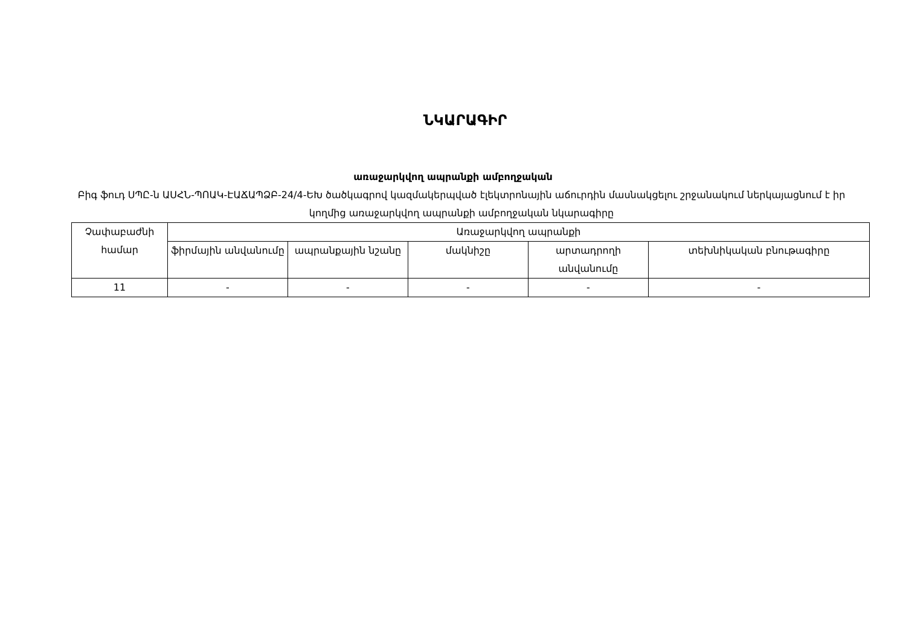ՆԿԱՐԱԳԻՐ
առաջարկվող ապրանքի ամբողջական
Բիգ ֆուդ ՍՊԸ-ն ԱՍՀՆ-ՊՈԱԿ-ԷԱՃԱՊՁԲ-24/4-ԵԽ ծածկագրով կազմակերպված էլեկտրոնային աճուրդին մասնակցելու շրջանակում ներկայացնում է իր կողմից առաջարկվող ապրանքի ամբողջական նկարագիրը
| Չափաբաժնի համար | Առաջարկվող ապրանքի | | | | |
| --- | --- | --- | --- | --- | --- |
| | ֆիրմային անվանումը | ապրանքային նշանը | մակնիշը | արտադրողի անվանումը | տեխնիկական բնութագիրը |
| 11 | - | - | - | - | - |